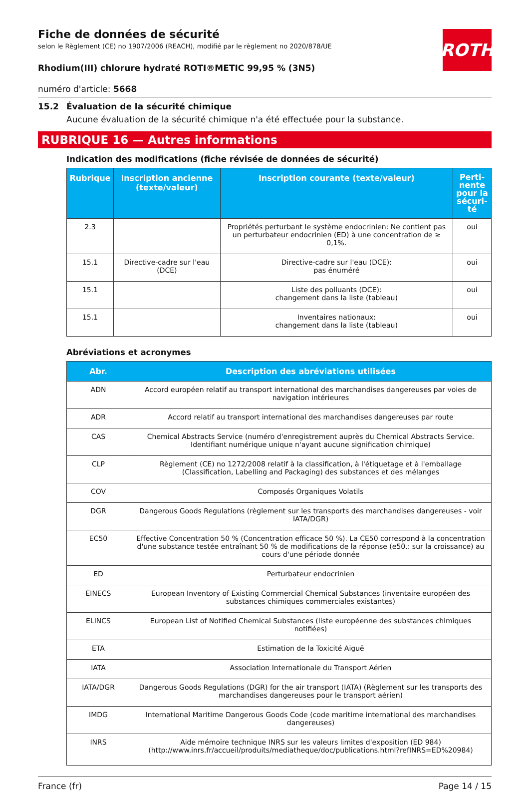ROTH
Fiche de données de sécurité
selon le Règlement (CE) no 1907/2006 (REACH), modifié par le règlement no 2020/878/UE
Rhodium(III) chlorure hydraté ROTI®METIC 99,95 % (3N5)
numéro d'article: 5668
15.2 Évaluation de la sécurité chimique
Aucune évaluation de la sécurité chimique n'a été effectuée pour la substance.
RUBRIQUE 16 — Autres informations
Indication des modifications (fiche révisée de données de sécurité)
| Rubrique | Inscription ancienne (texte/valeur) | Inscription courante (texte/valeur) | Perti- nente pour la sécuri- té |
| --- | --- | --- | --- |
| 2.3 | | Propriétés perturbant le système endocrinien: Ne contient pas un perturbateur endocrinien (ED) à une concentration de ≥ 0,1%. | oui |
| 15.1 | Directive-cadre sur l'eau (DCE) | Directive-cadre sur l'eau (DCE): pas énuméré | oui |
| 15.1 | | Liste des polluants (DCE): changement dans la liste (tableau) | oui |
| 15.1 | | Inventaires nationaux: changement dans la liste (tableau) | oui |
Abréviations et acronymes
| Abr. | Description des abréviations utilisées |
| --- | --- |
| ADN | Accord européen relatif au transport international des marchandises dangereuses par voies de navigation intérieures |
| ADR | Accord relatif au transport international des marchandises dangereuses par route |
| CAS | Chemical Abstracts Service (numéro d'enregistrement auprès du Chemical Abstracts Service. Identifiant numérique unique n'ayant aucune signification chimique) |
| CLP | Règlement (CE) no 1272/2008 relatif à la classification, à l'étiquetage et à l'emballage (Classification, Labelling and Packaging) des substances et des mélanges |
| COV | Composés Organiques Volatils |
| DGR | Dangerous Goods Regulations (règlement sur les transports des marchandises dangereuses - voir IATA/DGR) |
| EC50 | Effective Concentration 50 % (Concentration efficace 50 %). La CE50 correspond à la concentration d'une substance testée entraînant 50 % de modifications de la réponse (e50.: sur la croissance) au cours d'une période donnée |
| ED | Perturbateur endocrinien |
| EINECS | European Inventory of Existing Commercial Chemical Substances (inventaire européen des substances chimiques commerciales existantes) |
| ELINCS | European List of Notified Chemical Substances (liste européenne des substances chimiques notifiées) |
| ETA | Estimation de la Toxicité Aiguë |
| IATA | Association Internationale du Transport Aérien |
| IATA/DGR | Dangerous Goods Regulations (DGR) for the air transport (IATA) (Règlement sur les transports des marchandises dangereuses pour le transport aérien) |
| IMDG | International Maritime Dangerous Goods Code (code maritime international des marchandises dangereuses) |
| INRS | Aide mémoire technique INRS sur les valeurs limites d'exposition (ED 984) (http://www.inrs.fr/accueil/produits/mediatheque/doc/publications.html?refINRS=ED%20984) |
France (fr) Page 14 / 15